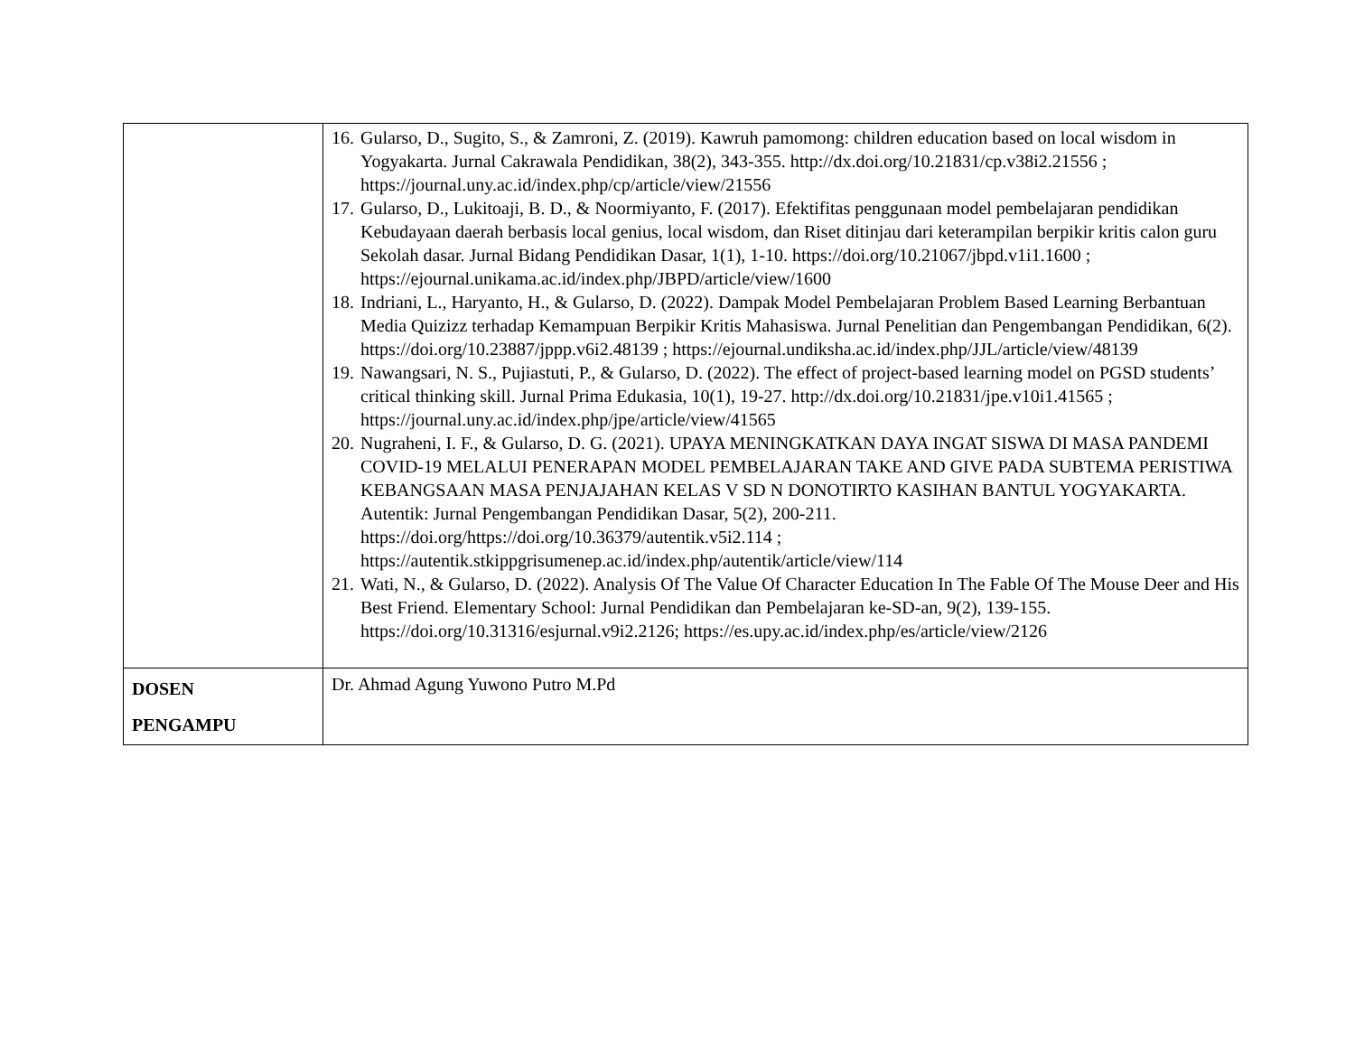| | 16. Gularso, D., Sugito, S., & Zamroni, Z. (2019). Kawruh pamomong: children education based on local wisdom in Yogyakarta. Jurnal Cakrawala Pendidikan, 38(2), 343-355. http://dx.doi.org/10.21831/cp.v38i2.21556 ; https://journal.uny.ac.id/index.php/cp/article/view/21556 17. Gularso, D., Lukitoaji, B. D., & Noormiyanto, F. (2017). Efektifitas penggunaan model pembelajaran pendidikan Kebudayaan daerah berbasis local genius, local wisdom, dan Riset ditinjau dari keterampilan berpikir kritis calon guru Sekolah dasar. Jurnal Bidang Pendidikan Dasar, 1(1), 1-10. https://doi.org/10.21067/jbpd.v1i1.1600 ; https://ejournal.unikama.ac.id/index.php/JBPD/article/view/1600 18. Indriani, L., Haryanto, H., & Gularso, D. (2022). Dampak Model Pembelajaran Problem Based Learning Berbantuan Media Quizizz terhadap Kemampuan Berpikir Kritis Mahasiswa. Jurnal Penelitian dan Pengembangan Pendidikan, 6(2). https://doi.org/10.23887/jppp.v6i2.48139 ; https://ejournal.undiksha.ac.id/index.php/JJL/article/view/48139 19. Nawangsari, N. S., Pujiastuti, P., & Gularso, D. (2022). The effect of project-based learning model on PGSD students’ critical thinking skill. Jurnal Prima Edukasia, 10(1), 19-27. http://dx.doi.org/10.21831/jpe.v10i1.41565 ; https://journal.uny.ac.id/index.php/jpe/article/view/41565 20. Nugraheni, I. F., & Gularso, D. G. (2021). UPAYA MENINGKATKAN DAYA INGAT SISWA DI MASA PANDEMI COVID-19 MELALUI PENERAPAN MODEL PEMBELAJARAN TAKE AND GIVE PADA SUBTEMA PERISTIWA KEBANGSAAN MASA PENJAJAHAN KELAS V SD N DONOTIRTO KASIHAN BANTUL YOGYAKARTA. Autentik: Jurnal Pengembangan Pendidikan Dasar, 5(2), 200-211. https://doi.org/https://doi.org/10.36379/autentik.v5i2.114 ; https://autentik.stkippgrisumenep.ac.id/index.php/autentik/article/view/114 21. Wati, N., & Gularso, D. (2022). Analysis Of The Value Of Character Education In The Fable Of The Mouse Deer and His Best Friend. Elementary School: Jurnal Pendidikan dan Pembelajaran ke-SD-an, 9(2), 139-155. https://doi.org/10.31316/esjurnal.v9i2.2126; https://es.upy.ac.id/index.php/es/article/view/2126 |
| DOSEN PENGAMPU | Dr. Ahmad Agung Yuwono Putro M.Pd |